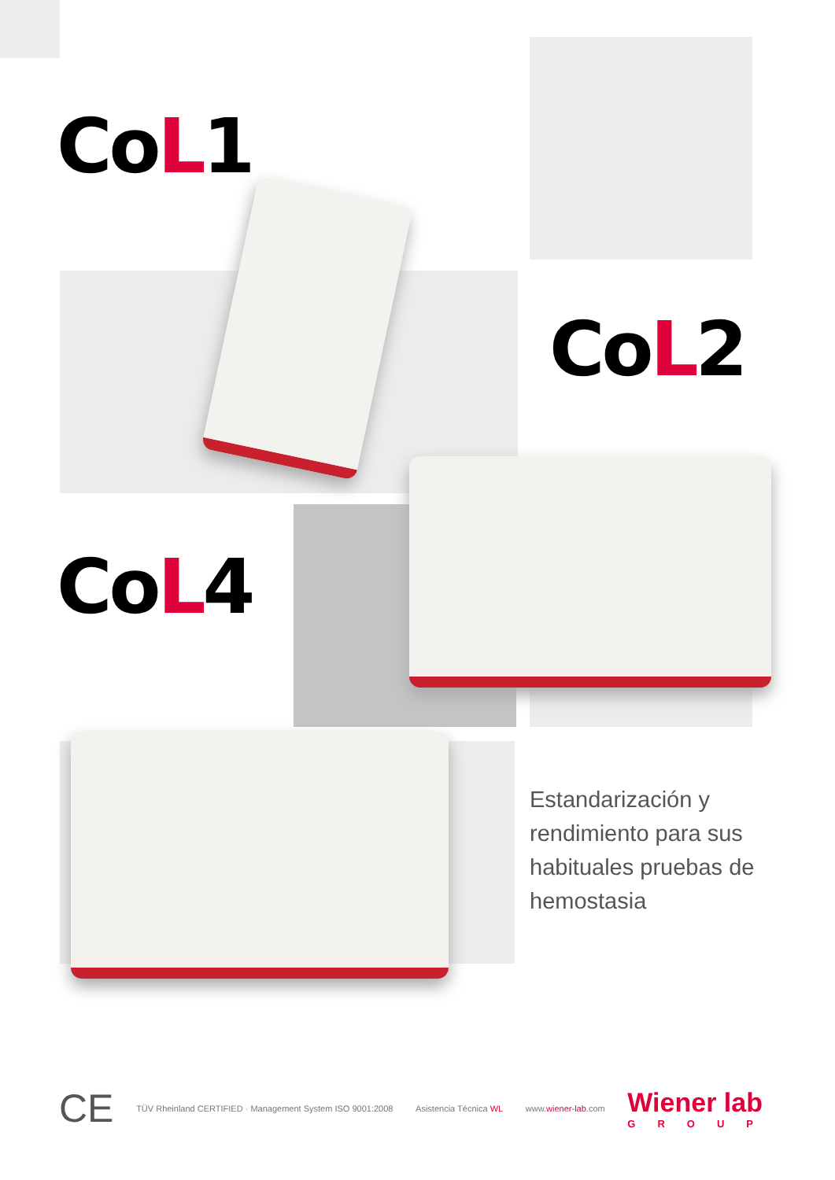CoL1
CoL2
CoL4
Estandarización y rendimiento para sus habituales pruebas de hemostasia
CE
TÜV Rheinland CERTIFIED · Management System ISO 9001:2008
Asistencia Técnica WL www.wiener-lab.com
Wiener lab
GROUP